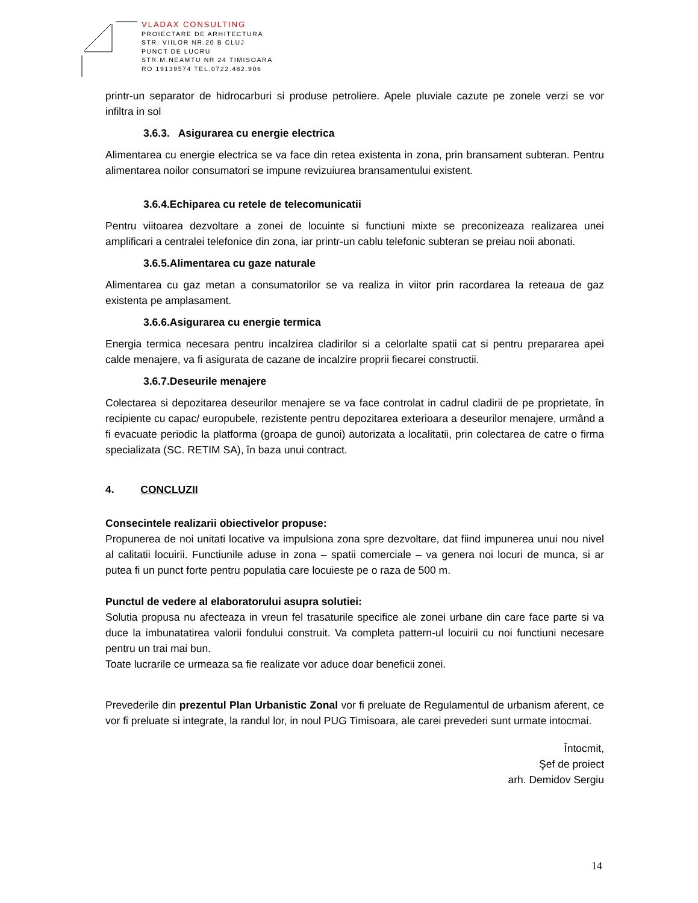VLADAX CONSULTING
PROIECTARE DE ARHITECTURA
STR. VIILOR NR.20 B CLUJ
PUNCT DE LUCRU
STR.M.NEAMTU NR 24 TIMISOARA
RO 19139574 TEL.0722.482.906
printr-un separator de hidrocarburi si produse petroliere. Apele pluviale cazute pe zonele verzi se vor infiltra in sol
3.6.3. Asigurarea cu energie electrica
Alimentarea cu energie electrica se va face din retea existenta in zona, prin bransament subteran. Pentru alimentarea noilor consumatori se impune revizuiurea bransamentului existent.
3.6.4.Echiparea cu retele de telecomunicatii
Pentru viitoarea dezvoltare a zonei de locuinte si functiuni mixte se preconizeaza realizarea unei amplificari a centralei telefonice din zona, iar printr-un cablu telefonic subteran se preiau noii abonati.
3.6.5.Alimentarea cu gaze naturale
Alimentarea cu gaz metan a consumatorilor se va realiza in viitor prin racordarea la reteaua de gaz existenta pe amplasament.
3.6.6.Asigurarea cu energie termica
Energia termica necesara pentru incalzirea cladirilor si a celorlalte spatii cat si pentru prepararea apei calde menajere, va fi asigurata de cazane de incalzire proprii fiecarei constructii.
3.6.7.Deseurile menajere
Colectarea si depozitarea deseurilor menajere se va face controlat in cadrul cladirii de pe proprietate, în recipiente cu capac/ europubele, rezistente pentru depozitarea exterioara a deseurilor menajere, urmând a fi evacuate periodic la platforma (groapa de gunoi) autorizata a localitatii, prin colectarea de catre o firma specializata (SC. RETIM SA), în baza unui contract.
4. CONCLUZII
Consecintele realizarii obiectivelor propuse:
Propunerea de noi unitati locative va impulsiona zona spre dezvoltare, dat fiind impunerea unui nou nivel al calitatii locuirii. Functiunile aduse in zona – spatii comerciale – va genera noi locuri de munca, si ar putea fi un punct forte pentru populatia care locuieste pe o raza de 500 m.
Punctul de vedere al elaboratorului asupra solutiei:
Solutia propusa nu afecteaza in vreun fel trasaturile specifice ale zonei urbane din care face parte si va duce la imbunatatirea valorii fondului construit. Va completa pattern-ul locuirii cu noi functiuni necesare pentru un trai mai bun.
Toate lucrarile ce urmeaza sa fie realizate vor aduce doar beneficii zonei.
Prevederile din prezentul Plan Urbanistic Zonal vor fi preluate de Regulamentul de urbanism aferent, ce vor fi preluate si integrate, la randul lor, in noul PUG Timisoara, ale carei prevederi sunt urmate intocmai.
Întocmit,
Şef de proiect
arh. Demidov Sergiu
14